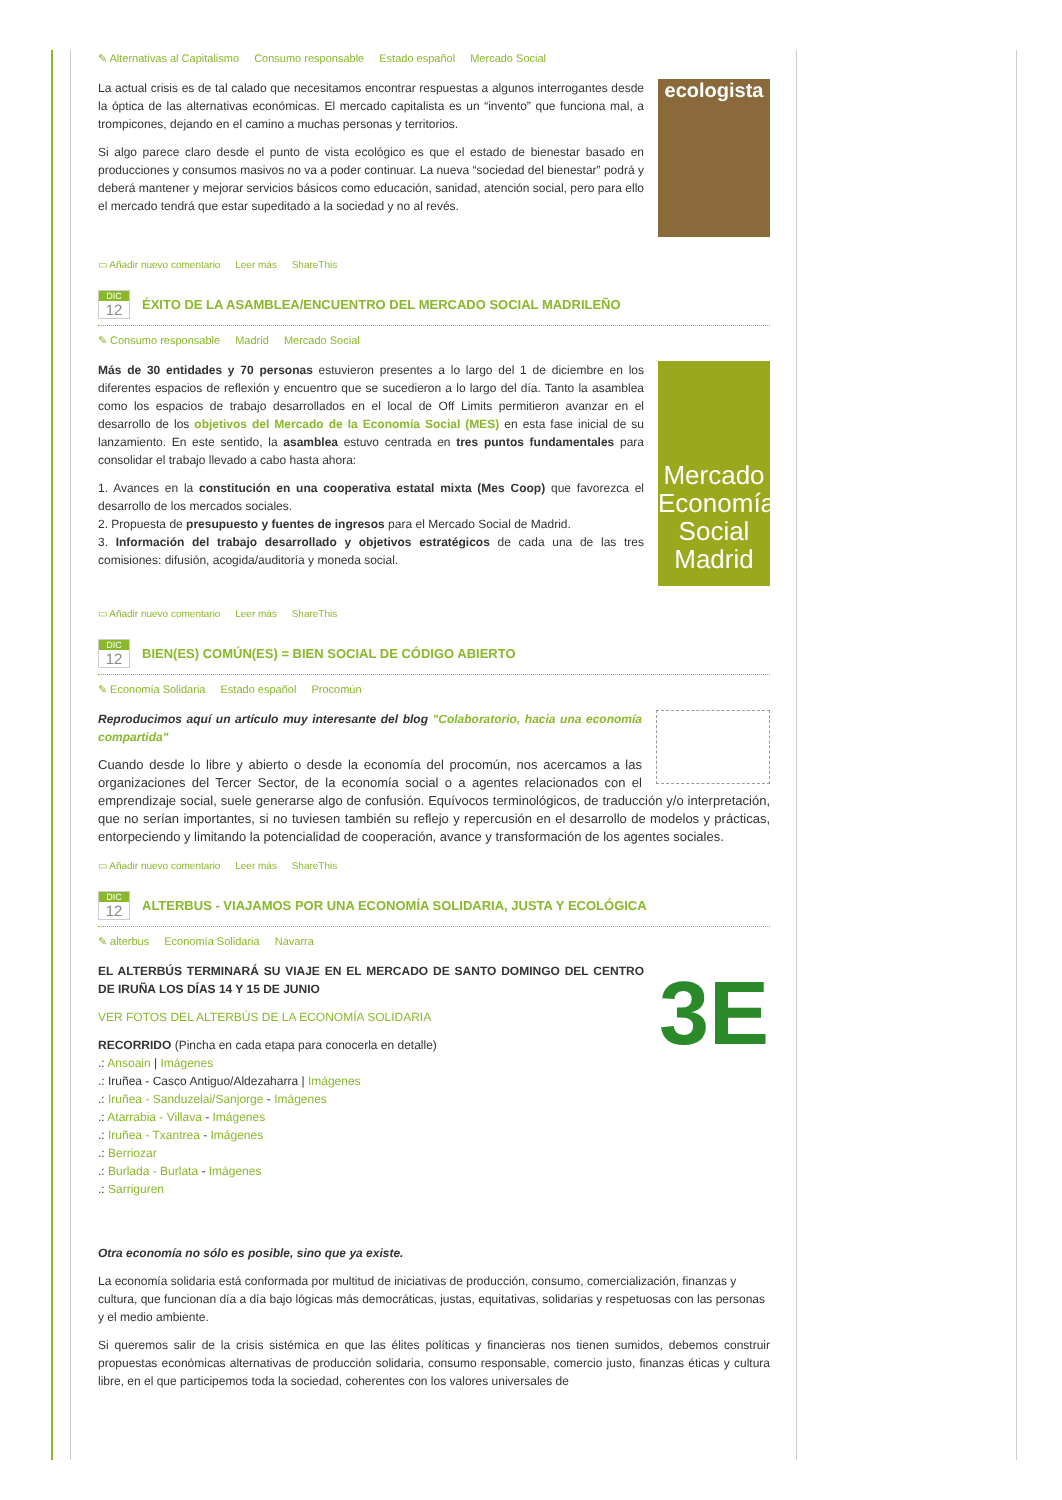✎ Alternativas al Capitalismo Consumo responsable Estado español Mercado Social
ecologista
La actual crisis es de tal calado que necesitamos encontrar respuestas a algunos interrogantes desde la óptica de las alternativas económicas. El mercado capitalista es un “invento” que funciona mal, a trompicones, dejando en el camino a muchas personas y territorios.
Si algo parece claro desde el punto de vista ecológico es que el estado de bienestar basado en producciones y consumos masivos no va a poder continuar. La nueva “sociedad del bienestar” podrá y deberá mantener y mejorar servicios básicos como educación, sanidad, atención social, pero para ello el mercado tendrá que estar supeditado a la sociedad y no al revés.
▭ Añadir nuevo comentario Leer más ShareThis
DIC
12
ÉXITO DE LA ASAMBLEA/ENCUENTRO DEL MERCADO SOCIAL MADRILEÑO
✎ Consumo responsable Madrid Mercado Social
Mercado Economía Social Madrid
Más de 30 entidades y 70 personas estuvieron presentes a lo largo del 1 de diciembre en los diferentes espacios de reflexión y encuentro que se sucedieron a lo largo del día. Tanto la asamblea como los espacios de trabajo desarrollados en el local de Off Limits permitieron avanzar en el desarrollo de los objetivos del Mercado de la Economía Social (MES) en esta fase inicial de su lanzamiento. En este sentido, la asamblea estuvo centrada en tres puntos fundamentales para consolidar el trabajo llevado a cabo hasta ahora:
1. Avances en la constitución en una cooperativa estatal mixta (Mes Coop) que favorezca el desarrollo de los mercados sociales.
2. Propuesta de presupuesto y fuentes de ingresos para el Mercado Social de Madrid.
3. Información del trabajo desarrollado y objetivos estratégicos de cada una de las tres comisiones: difusión, acogida/auditoría y moneda social.
▭ Añadir nuevo comentario Leer más ShareThis
DIC
12
BIEN(ES) COMÚN(ES) = BIEN SOCIAL DE CÓDIGO ABIERTO
✎ Economía Solidaria Estado español Procomún
Reproducimos aquí un artículo muy interesante del blog "Colaboratorio, hacia una economía compartida"
Cuando desde lo libre y abierto o desde la economía del procomún, nos acercamos a las organizaciones del Tercer Sector, de la economía social o a agentes relacionados con el emprendizaje social, suele generarse algo de confusión. Equívocos terminológicos, de traducción y/o interpretación, que no serían importantes, si no tuviesen también su reflejo y repercusión en el desarrollo de modelos y prácticas, entorpeciendo y limitando la potencialidad de cooperación, avance y transformación de los agentes sociales.
▭ Añadir nuevo comentario Leer más ShareThis
DIC
12
ALTERBUS - VIAJAMOS POR UNA ECONOMÍA SOLIDARIA, JUSTA Y ECOLÓGICA
✎ alterbus Economía Solidaria Navarra
3E
EL ALTERBÚS TERMINARÁ SU VIAJE EN EL MERCADO DE SANTO DOMINGO DEL CENTRO DE IRUÑA LOS DÍAS 14 Y 15 DE JUNIO
VER FOTOS DEL ALTERBÚS DE LA ECONOMÍA SOLIDARIA
RECORRIDO (Pincha en cada etapa para conocerla en detalle)
.: Ansoain | Imágenes
.: Iruñea - Casco Antiguo/Aldezaharra | Imágenes
.: Iruñea - Sanduzelai/Sanjorge - Imágenes
.: Atarrabia - Villava - Imágenes
.: Iruñea - Txantrea - Imágenes
.: Berriozar
.: Burlada - Burlata - Imágenes
.: Sarriguren
Otra economía no sólo es posible, sino que ya existe.
La economía solidaria está conformada por multitud de iniciativas de producción, consumo, comercialización, finanzas y cultura, que funcionan día a día bajo lógicas más democráticas, justas, equitativas, solidarias y respetuosas con las personas y el medio ambiente.
Si queremos salir de la crisis sistémica en que las élites políticas y financieras nos tienen sumidos, debemos construir propuestas económicas alternativas de producción solidaria, consumo responsable, comercio justo, finanzas éticas y cultura libre, en el que participemos toda la sociedad, coherentes con los valores universales de